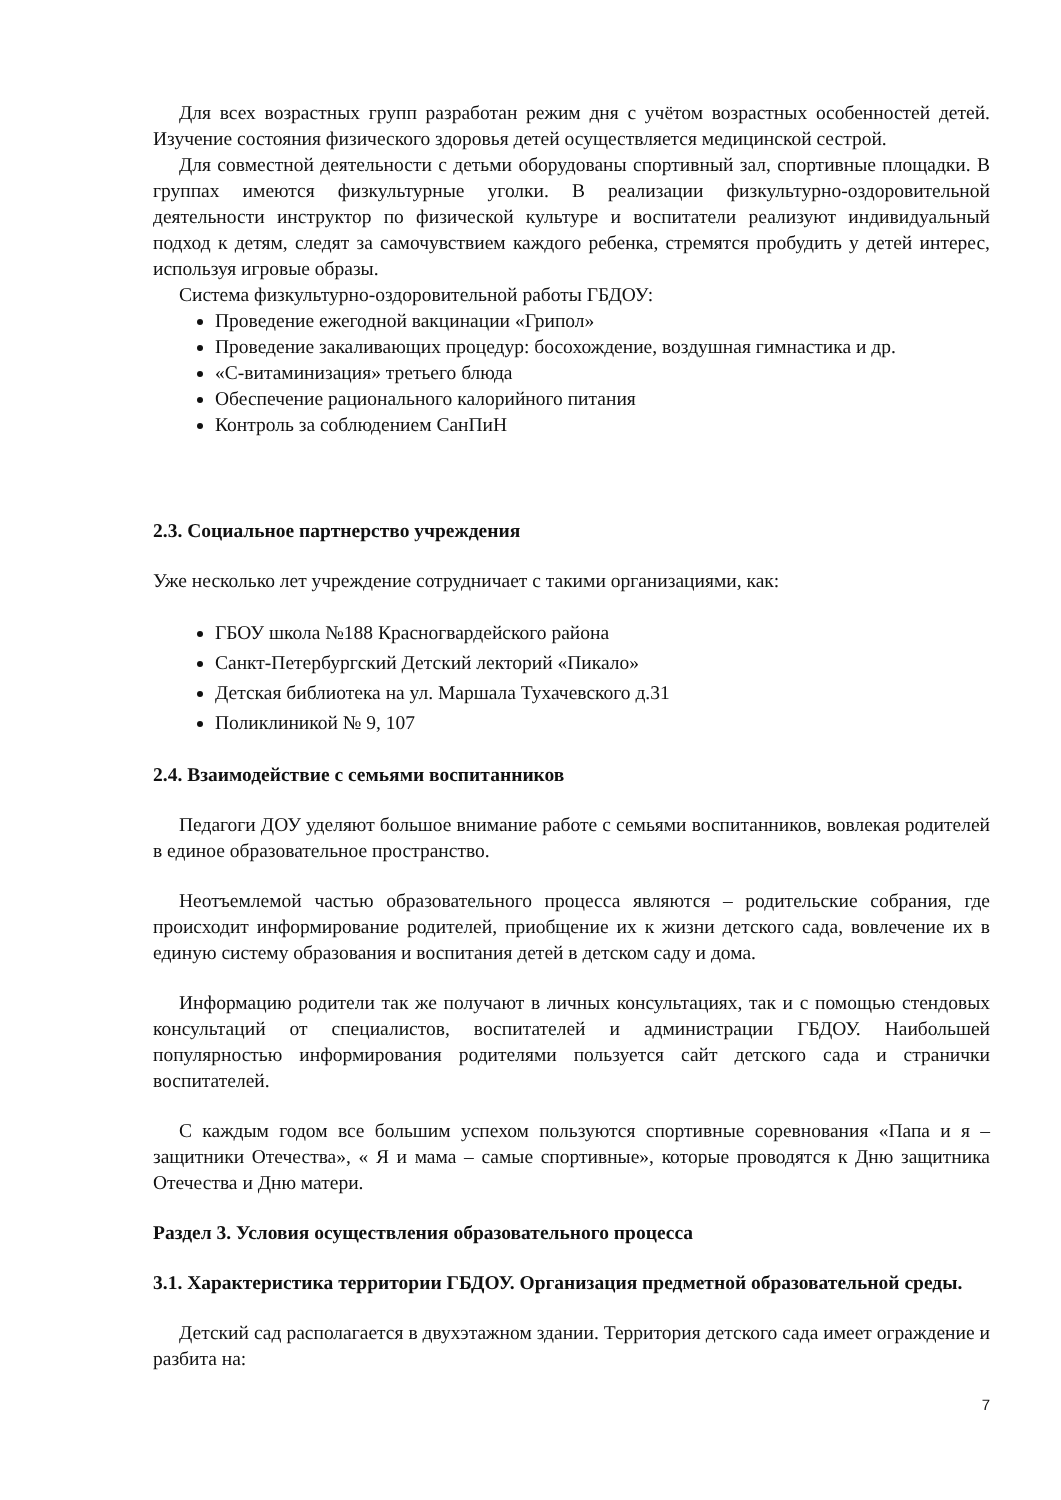Для всех возрастных групп разработан режим дня с учётом возрастных особенностей детей. Изучение состояния физического здоровья детей осуществляется медицинской сестрой.
Для совместной деятельности с детьми оборудованы спортивный зал, спортивные площадки. В группах имеются физкультурные уголки. В реализации физкультурно-оздоровительной деятельности инструктор по физической культуре и воспитатели реализуют индивидуальный подход к детям, следят за самочувствием каждого ребенка, стремятся пробудить у детей интерес, используя игровые образы.
Система физкультурно-оздоровительной работы ГБДОУ:
Проведение ежегодной вакцинации «Грипол»
Проведение закаливающих процедур: босохождение, воздушная гимнастика и др.
«С-витаминизация» третьего блюда
Обеспечение рационального калорийного питания
Контроль за соблюдением СанПиН
2.3. Социальное партнерство учреждения
Уже несколько лет учреждение сотрудничает с такими организациями, как:
ГБОУ школа №188 Красногвардейского района
Санкт-Петербургский Детский лекторий «Пикало»
Детская библиотека на ул. Маршала Тухачевского д.31
Поликлиникой № 9, 107
2.4. Взаимодействие с семьями воспитанников
Педагоги ДОУ уделяют большое внимание работе с семьями воспитанников, вовлекая родителей в единое образовательное пространство.
Неотъемлемой частью образовательного процесса являются – родительские собрания, где происходит информирование родителей, приобщение их к жизни детского сада, вовлечение их в единую систему образования и воспитания детей в детском саду и дома.
Информацию родители так же получают в личных консультациях, так и с помощью стендовых консультаций от специалистов, воспитателей и администрации ГБДОУ. Наибольшей популярностью информирования родителями пользуется сайт детского сада и странички воспитателей.
С каждым годом все большим успехом пользуются спортивные соревнования «Папа и я – защитники Отечества», « Я и мама – самые спортивные», которые проводятся к Дню защитника Отечества и Дню матери.
Раздел 3. Условия осуществления образовательного процесса
3.1. Характеристика территории ГБДОУ. Организация предметной образовательной среды.
Детский сад располагается в двухэтажном здании. Территория детского сада имеет ограждение и разбита на:
7